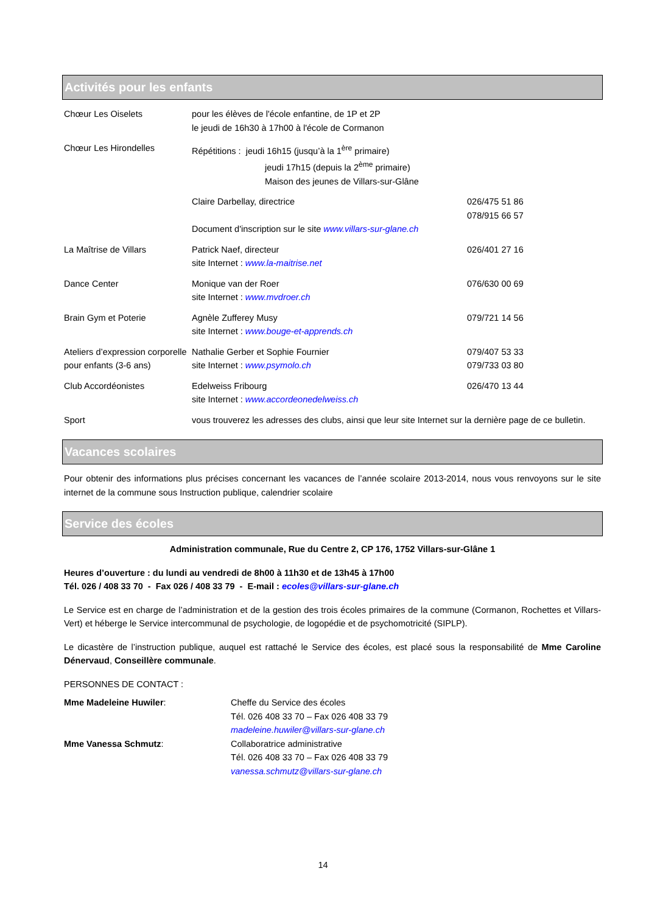Activités pour les enfants
| Chœur Les Oiselets | pour les élèves de l'école enfantine, de 1P et 2P le jeudi de 16h30 à 17h00 à l'école de Cormanon | |
| Chœur Les Hirondelles | Répétitions : jeudi 16h15 (jusqu’à la 1<sup>ère</sup> primaire) jeudi 17h15 (depuis la 2<sup>ème</sup> primaire) Maison des jeunes de Villars-sur-Glâne | |
| | Claire Darbellay, directrice | 026/475 51 86 078/915 66 57 |
| | Document d'inscription sur le site www.villars-sur-glane.ch | |
| La Maîtrise de Villars | Patrick Naef, directeur site Internet : www.la-maitrise.net | 026/401 27 16 |
| Dance Center | Monique van der Roer site Internet : www.mvdroer.ch | 076/630 00 69 |
| Brain Gym et Poterie | Agnèle Zufferey Musy site Internet : www.bouge-et-apprends.ch | 079/721 14 56 |
| Ateliers d’expression corporelle pour enfants (3-6 ans) | Nathalie Gerber et Sophie Fournier site Internet : www.psymolo.ch | 079/407 53 33 079/733 03 80 |
| Club Accordéonistes | Edelweiss Fribourg site Internet : www.accordeonedelweiss.ch | 026/470 13 44 |
| Sport | vous trouverez les adresses des clubs, ainsi que leur site Internet sur la dernière page de ce bulletin. | |
Vacances scolaires
Pour obtenir des informations plus précises concernant les vacances de l’année scolaire 2013-2014, nous vous renvoyons sur le site internet de la commune sous Instruction publique, calendrier scolaire
Service des écoles
Administration communale, Rue du Centre 2, CP 176, 1752 Villars-sur-Glâne 1
Heures d’ouverture : du lundi au vendredi de 8h00 à 11h30 et de 13h45 à 17h00
Tél. 026 / 408 33 70 - Fax 026 / 408 33 79 - E-mail : ecoles@villars-sur-glane.ch
Le Service est en charge de l’administration et de la gestion des trois écoles primaires de la commune (Cormanon, Rochettes et Villars-Vert) et héberge le Service intercommunal de psychologie, de logopédie et de psychomotricité (SIPLP).
Le dicastère de l’instruction publique, auquel est rattaché le Service des écoles, est placé sous la responsabilité de Mme Caroline Dénervaud, Conseillère communale.
PERSONNES DE CONTACT :
| Mme Madeleine Huwiler : | Cheffe du Service des écoles Tél. 026 408 33 70 – Fax 026 408 33 79 madeleine.huwiler@villars-sur-glane.ch |
| Mme Vanessa Schmutz : | Collaboratrice administrative Tél. 026 408 33 70 – Fax 026 408 33 79 vanessa.schmutz@villars-sur-glane.ch |
14